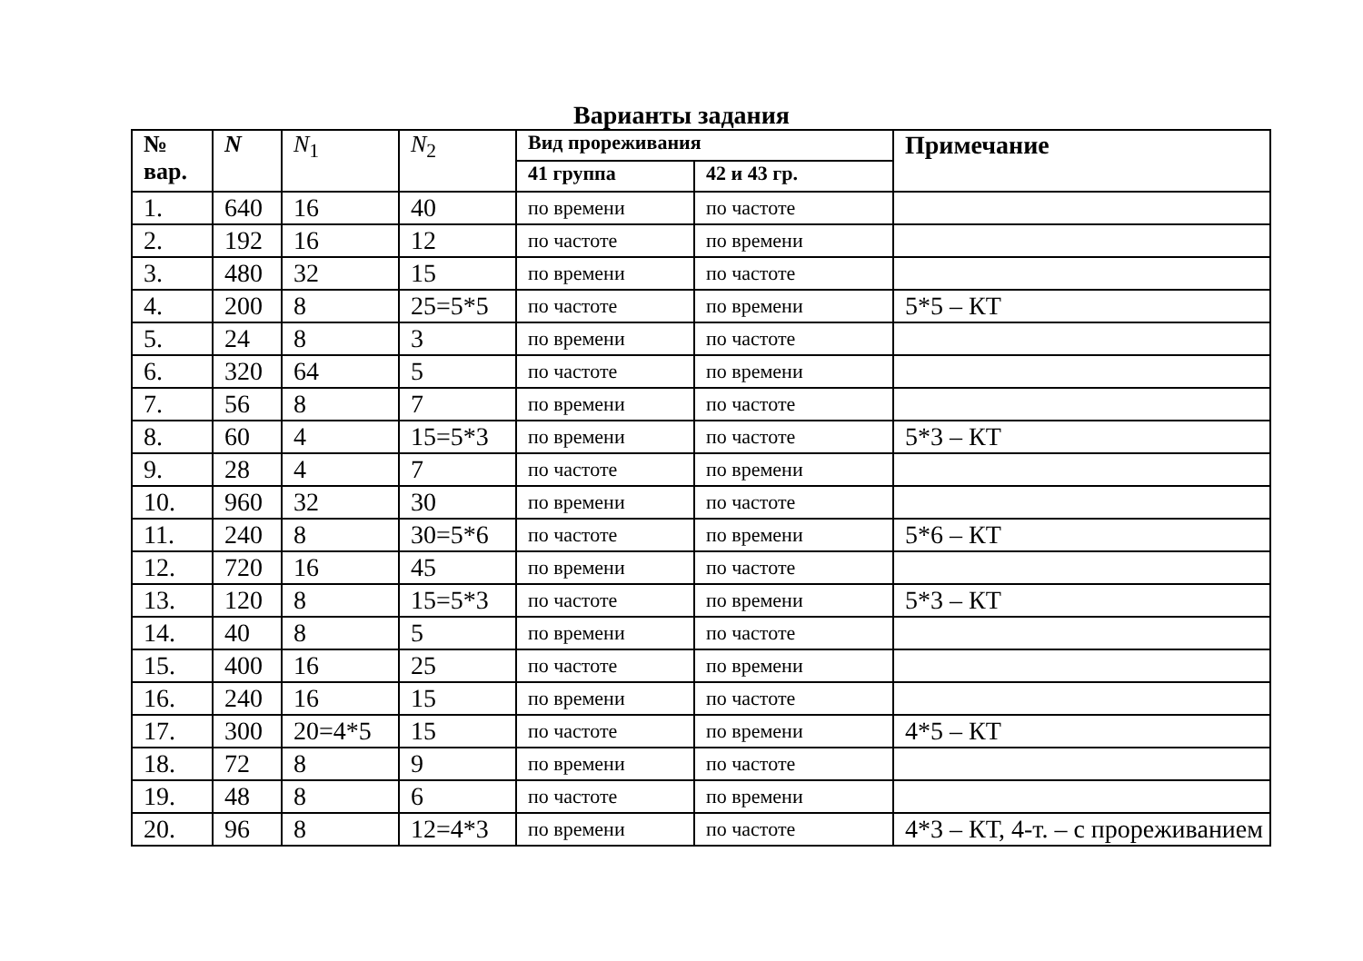Варианты задания
| № вар. | N | N<sub>1</sub> | N<sub>2</sub> | Вид прореживания | | Примечание |
| --- | --- | --- | --- | --- | --- | --- |
| | | | | 41 группа | 42 и 43 гр. | |
| 1. | 640 | 16 | 40 | по времени | по частоте | |
| 2. | 192 | 16 | 12 | по частоте | по времени | |
| 3. | 480 | 32 | 15 | по времени | по частоте | |
| 4. | 200 | 8 | 25=5*5 | по частоте | по времени | 5*5 – КТ |
| 5. | 24 | 8 | 3 | по времени | по частоте | |
| 6. | 320 | 64 | 5 | по частоте | по времени | |
| 7. | 56 | 8 | 7 | по времени | по частоте | |
| 8. | 60 | 4 | 15=5*3 | по времени | по частоте | 5*3 – КТ |
| 9. | 28 | 4 | 7 | по частоте | по времени | |
| 10. | 960 | 32 | 30 | по времени | по частоте | |
| 11. | 240 | 8 | 30=5*6 | по частоте | по времени | 5*6 – КТ |
| 12. | 720 | 16 | 45 | по времени | по частоте | |
| 13. | 120 | 8 | 15=5*3 | по частоте | по времени | 5*3 – КТ |
| 14. | 40 | 8 | 5 | по времени | по частоте | |
| 15. | 400 | 16 | 25 | по частоте | по времени | |
| 16. | 240 | 16 | 15 | по времени | по частоте | |
| 17. | 300 | 20=4*5 | 15 | по частоте | по времени | 4*5 – КТ |
| 18. | 72 | 8 | 9 | по времени | по частоте | |
| 19. | 48 | 8 | 6 | по частоте | по времени | |
| 20. | 96 | 8 | 12=4*3 | по времени | по частоте | 4*3 – КТ, 4-т. – с прореживанием |